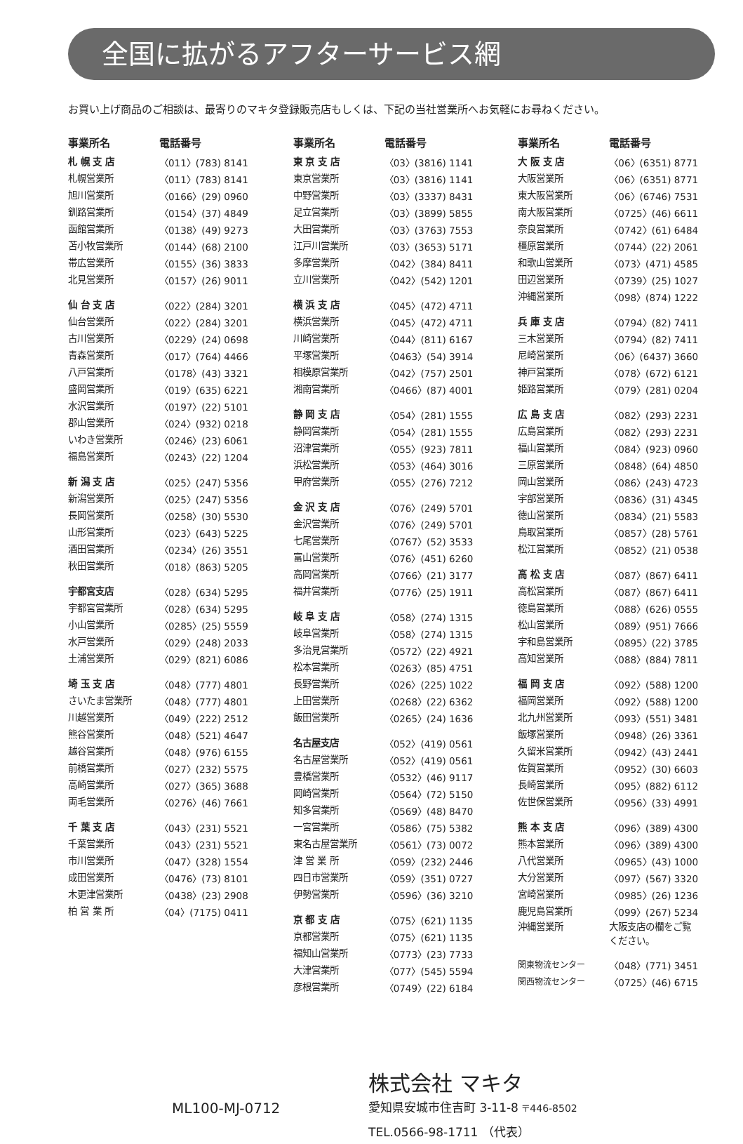全国に拡がるアフターサービス網
お買い上げ商品のご相談は、最寄りのマキタ登録販売店もしくは、下記の当社営業所へお気軽にお尋ねください。
| 事業所名 | 電話番号 |
| --- | --- |
| 札 幌 支 店 | 〈011〉(783) 8141 |
| 札幌営業所 | 〈011〉(783) 8141 |
| 旭川営業所 | 〈0166〉(29) 0960 |
| 釧路営業所 | 〈0154〉(37) 4849 |
| 函館営業所 | 〈0138〉(49) 9273 |
| 苫小牧営業所 | 〈0144〉(68) 2100 |
| 帯広営業所 | 〈0155〉(36) 3833 |
| 北見営業所 | 〈0157〉(26) 9011 |
| 仙 台 支 店 | 〈022〉(284) 3201 |
| 仙台営業所 | 〈022〉(284) 3201 |
| 古川営業所 | 〈0229〉(24) 0698 |
| 青森営業所 | 〈017〉(764) 4466 |
| 八戸営業所 | 〈0178〉(43) 3321 |
| 盛岡営業所 | 〈019〉(635) 6221 |
| 水沢営業所 | 〈0197〉(22) 5101 |
| 郡山営業所 | 〈024〉(932) 0218 |
| いわき営業所 | 〈0246〉(23) 6061 |
| 福島営業所 | 〈0243〉(22) 1204 |
| 新 潟 支 店 | 〈025〉(247) 5356 |
| 新潟営業所 | 〈025〉(247) 5356 |
| 長岡営業所 | 〈0258〉(30) 5530 |
| 山形営業所 | 〈023〉(643) 5225 |
| 酒田営業所 | 〈0234〉(26) 3551 |
| 秋田営業所 | 〈018〉(863) 5205 |
| 宇都宮支店 | 〈028〉(634) 5295 |
| 宇都宮営業所 | 〈028〉(634) 5295 |
| 小山営業所 | 〈0285〉(25) 5559 |
| 水戸営業所 | 〈029〉(248) 2033 |
| 土浦営業所 | 〈029〉(821) 6086 |
| 埼 玉 支 店 | 〈048〉(777) 4801 |
| さいたま営業所 | 〈048〉(777) 4801 |
| 川越営業所 | 〈049〉(222) 2512 |
| 熊谷営業所 | 〈048〉(521) 4647 |
| 越谷営業所 | 〈048〉(976) 6155 |
| 前橋営業所 | 〈027〉(232) 5575 |
| 高崎営業所 | 〈027〉(365) 3688 |
| 両毛営業所 | 〈0276〉(46) 7661 |
| 千 葉 支 店 | 〈043〉(231) 5521 |
| 千葉営業所 | 〈043〉(231) 5521 |
| 市川営業所 | 〈047〉(328) 1554 |
| 成田営業所 | 〈0476〉(73) 8101 |
| 木更津営業所 | 〈0438〉(23) 2908 |
| 柏 営 業 所 | 〈04〉(7175) 0411 |
| 事業所名 | 電話番号 |
| --- | --- |
| 東 京 支 店 | 〈03〉(3816) 1141 |
| 東京営業所 | 〈03〉(3816) 1141 |
| 中野営業所 | 〈03〉(3337) 8431 |
| 足立営業所 | 〈03〉(3899) 5855 |
| 大田営業所 | 〈03〉(3763) 7553 |
| 江戸川営業所 | 〈03〉(3653) 5171 |
| 多摩営業所 | 〈042〉(384) 8411 |
| 立川営業所 | 〈042〉(542) 1201 |
| 横 浜 支 店 | 〈045〉(472) 4711 |
| 横浜営業所 | 〈045〉(472) 4711 |
| 川崎営業所 | 〈044〉(811) 6167 |
| 平塚営業所 | 〈0463〉(54) 3914 |
| 相模原営業所 | 〈042〉(757) 2501 |
| 湘南営業所 | 〈0466〉(87) 4001 |
| 静 岡 支 店 | 〈054〉(281) 1555 |
| 静岡営業所 | 〈054〉(281) 1555 |
| 沼津営業所 | 〈055〉(923) 7811 |
| 浜松営業所 | 〈053〉(464) 3016 |
| 甲府営業所 | 〈055〉(276) 7212 |
| 金 沢 支 店 | 〈076〉(249) 5701 |
| 金沢営業所 | 〈076〉(249) 5701 |
| 七尾営業所 | 〈0767〉(52) 3533 |
| 富山営業所 | 〈076〉(451) 6260 |
| 高岡営業所 | 〈0766〉(21) 3177 |
| 福井営業所 | 〈0776〉(25) 1911 |
| 岐 阜 支 店 | 〈058〉(274) 1315 |
| 岐阜営業所 | 〈058〉(274) 1315 |
| 多治見営業所 | 〈0572〉(22) 4921 |
| 松本営業所 | 〈0263〉(85) 4751 |
| 長野営業所 | 〈026〉(225) 1022 |
| 上田営業所 | 〈0268〉(22) 6362 |
| 飯田営業所 | 〈0265〉(24) 1636 |
| 名古屋支店 | 〈052〉(419) 0561 |
| 名古屋営業所 | 〈052〉(419) 0561 |
| 豊橋営業所 | 〈0532〉(46) 9117 |
| 岡崎営業所 | 〈0564〉(72) 5150 |
| 知多営業所 | 〈0569〉(48) 8470 |
| 一宮営業所 | 〈0586〉(75) 5382 |
| 東名古屋営業所 | 〈0561〉(73) 0072 |
| 津 営 業 所 | 〈059〉(232) 2446 |
| 四日市営業所 | 〈059〉(351) 0727 |
| 伊勢営業所 | 〈0596〉(36) 3210 |
| 京 都 支 店 | 〈075〉(621) 1135 |
| 京都営業所 | 〈075〉(621) 1135 |
| 福知山営業所 | 〈0773〉(23) 7733 |
| 大津営業所 | 〈077〉(545) 5594 |
| 彦根営業所 | 〈0749〉(22) 6184 |
| 事業所名 | 電話番号 |
| --- | --- |
| 大 阪 支 店 | 〈06〉(6351) 8771 |
| 大阪営業所 | 〈06〉(6351) 8771 |
| 東大阪営業所 | 〈06〉(6746) 7531 |
| 南大阪営業所 | 〈0725〉(46) 6611 |
| 奈良営業所 | 〈0742〉(61) 6484 |
| 橿原営業所 | 〈0744〉(22) 2061 |
| 和歌山営業所 | 〈073〉(471) 4585 |
| 田辺営業所 | 〈0739〉(25) 1027 |
| 沖縄営業所 | 〈098〉(874) 1222 |
| 兵 庫 支 店 | 〈0794〉(82) 7411 |
| 三木営業所 | 〈0794〉(82) 7411 |
| 尼崎営業所 | 〈06〉(6437) 3660 |
| 神戸営業所 | 〈078〉(672) 6121 |
| 姫路営業所 | 〈079〉(281) 0204 |
| 広 島 支 店 | 〈082〉(293) 2231 |
| 広島営業所 | 〈082〉(293) 2231 |
| 福山営業所 | 〈084〉(923) 0960 |
| 三原営業所 | 〈0848〉(64) 4850 |
| 岡山営業所 | 〈086〉(243) 4723 |
| 宇部営業所 | 〈0836〉(31) 4345 |
| 徳山営業所 | 〈0834〉(21) 5583 |
| 鳥取営業所 | 〈0857〉(28) 5761 |
| 松江営業所 | 〈0852〉(21) 0538 |
| 高 松 支 店 | 〈087〉(867) 6411 |
| 高松営業所 | 〈087〉(867) 6411 |
| 徳島営業所 | 〈088〉(626) 0555 |
| 松山営業所 | 〈089〉(951) 7666 |
| 宇和島営業所 | 〈0895〉(22) 3785 |
| 高知営業所 | 〈088〉(884) 7811 |
| 福 岡 支 店 | 〈092〉(588) 1200 |
| 福岡営業所 | 〈092〉(588) 1200 |
| 北九州営業所 | 〈093〉(551) 3481 |
| 飯塚営業所 | 〈0948〉(26) 3361 |
| 久留米営業所 | 〈0942〉(43) 2441 |
| 佐賀営業所 | 〈0952〉(30) 6603 |
| 長崎営業所 | 〈095〉(882) 6112 |
| 佐世保営業所 | 〈0956〉(33) 4991 |
| 熊 本 支 店 | 〈096〉(389) 4300 |
| 熊本営業所 | 〈096〉(389) 4300 |
| 八代営業所 | 〈0965〉(43) 1000 |
| 大分営業所 | 〈097〉(567) 3320 |
| 宮崎営業所 | 〈0985〉(26) 1236 |
| 鹿児島営業所 | 〈099〉(267) 5234 |
| 沖縄営業所 | 大阪支店の欄をご覧 ください。 |
| 関東物流センター | 〈048〉(771) 3451 |
| 関西物流センター | 〈0725〉(46) 6715 |
ML100-MJ-0712
株式会社 マキタ
愛知県安城市住吉町 3-11-8 〒446-8502
TEL.0566-98-1711 （代表）